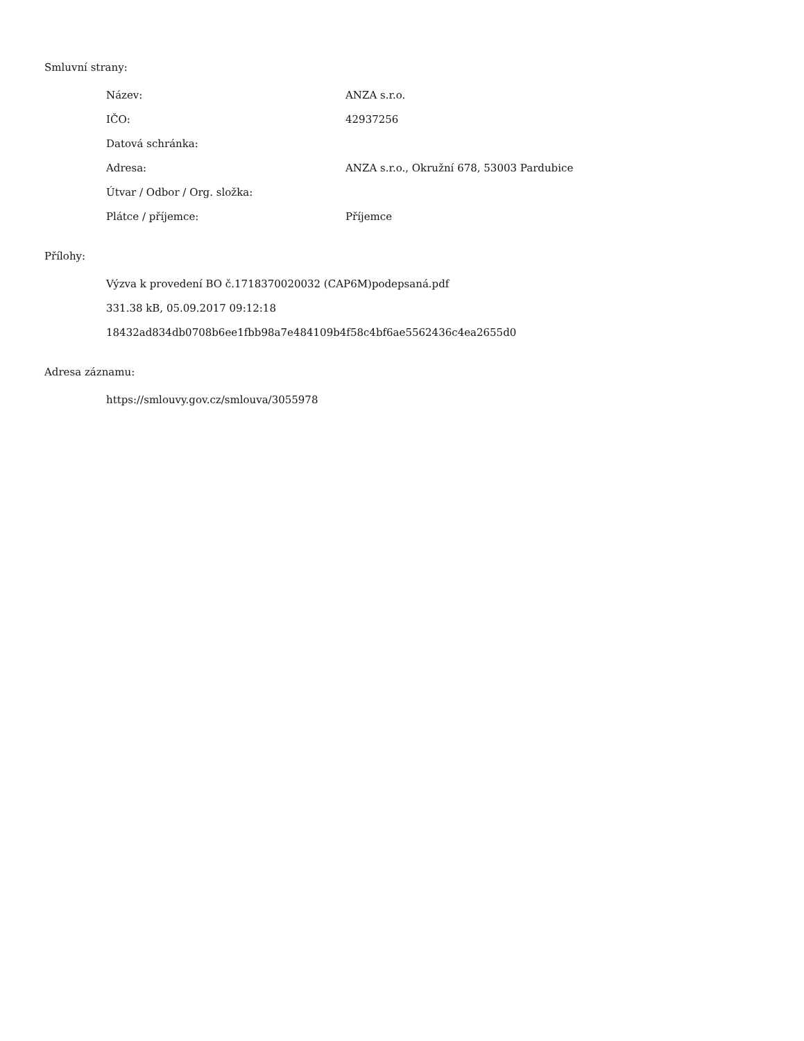Smluvní strany:
| Název: | ANZA s.r.o. |
| IČO: | 42937256 |
| Datová schránka: | |
| Adresa: | ANZA s.r.o., Okružní 678, 53003 Pardubice |
| Útvar / Odbor / Org. složka: | |
| Plátce / příjemce: | Příjemce |
Přílohy:
Výzva k provedení BO č.1718370020032 (CAP6M)podepsaná.pdf
331.38 kB, 05.09.2017 09:12:18
18432ad834db0708b6ee1fbb98a7e484109b4f58c4bf6ae5562436c4ea2655d0
Adresa záznamu:
https://smlouvy.gov.cz/smlouva/3055978